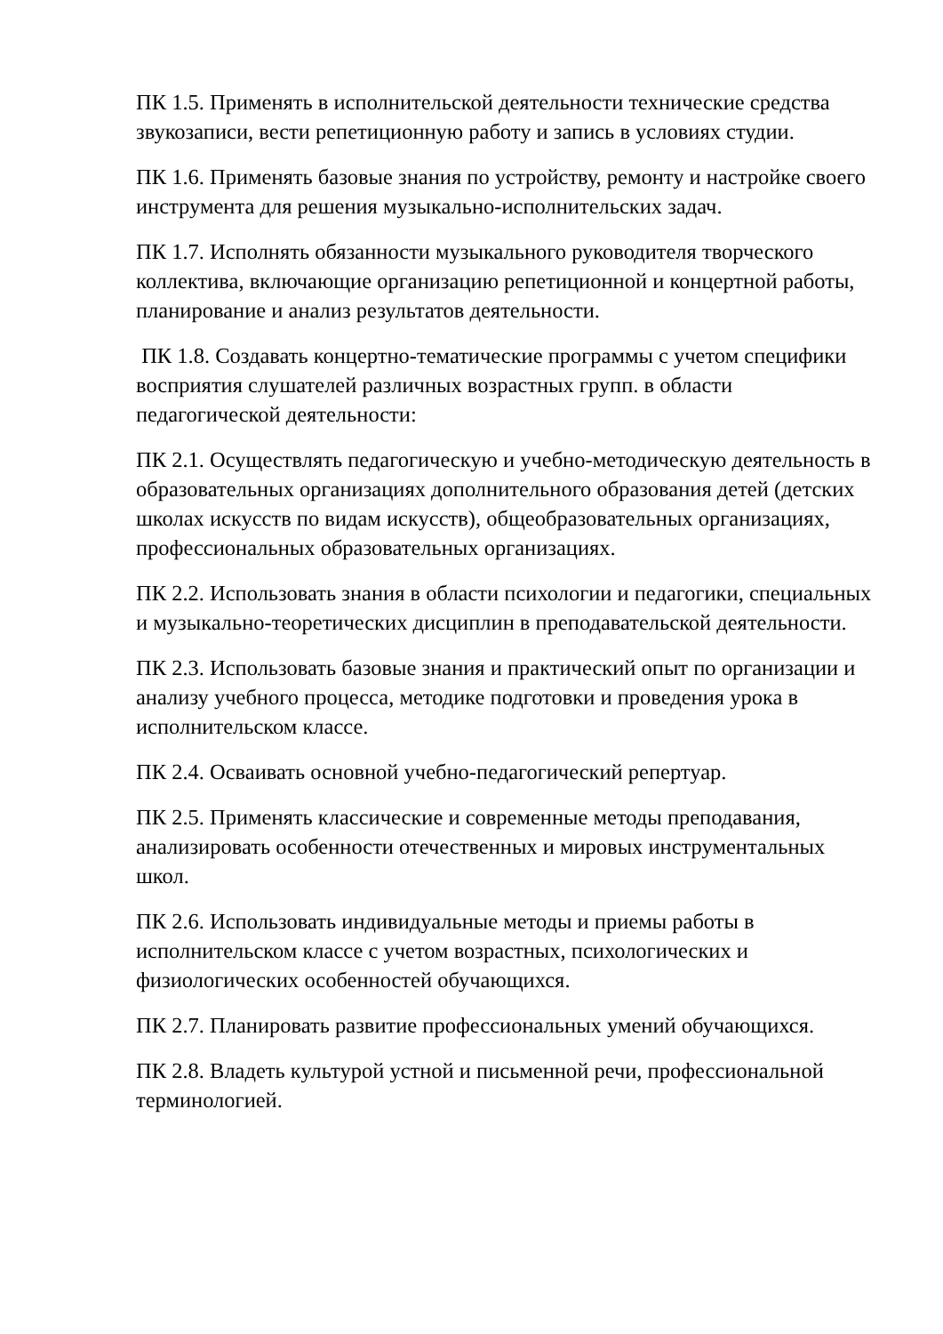ПК 1.5. Применять в исполнительской деятельности технические средства звукозаписи, вести репетиционную работу и запись в условиях студии.
ПК 1.6. Применять базовые знания по устройству, ремонту и настройке своего инструмента для решения музыкально-исполнительских задач.
ПК 1.7. Исполнять обязанности музыкального руководителя творческого коллектива, включающие организацию репетиционной и концертной работы, планирование и анализ результатов деятельности.
ПК 1.8. Создавать концертно-тематические программы с учетом специфики восприятия слушателей различных возрастных групп. в области педагогической деятельности:
ПК 2.1. Осуществлять педагогическую и учебно-методическую деятельность в образовательных организациях дополнительного образования детей (детских школах искусств по видам искусств), общеобразовательных организациях, профессиональных образовательных организациях.
ПК 2.2. Использовать знания в области психологии и педагогики, специальных и музыкально-теоретических дисциплин в преподавательской деятельности.
ПК 2.3. Использовать базовые знания и практический опыт по организации и анализу учебного процесса, методике подготовки и проведения урока в исполнительском классе.
ПК 2.4. Осваивать основной учебно-педагогический репертуар.
ПК 2.5. Применять классические и современные методы преподавания, анализировать особенности отечественных и мировых инструментальных школ.
ПК 2.6. Использовать индивидуальные методы и приемы работы в исполнительском классе с учетом возрастных, психологических и физиологических особенностей обучающихся.
ПК 2.7. Планировать развитие профессиональных умений обучающихся.
ПК 2.8. Владеть культурой устной и письменной речи, профессиональной терминологией.